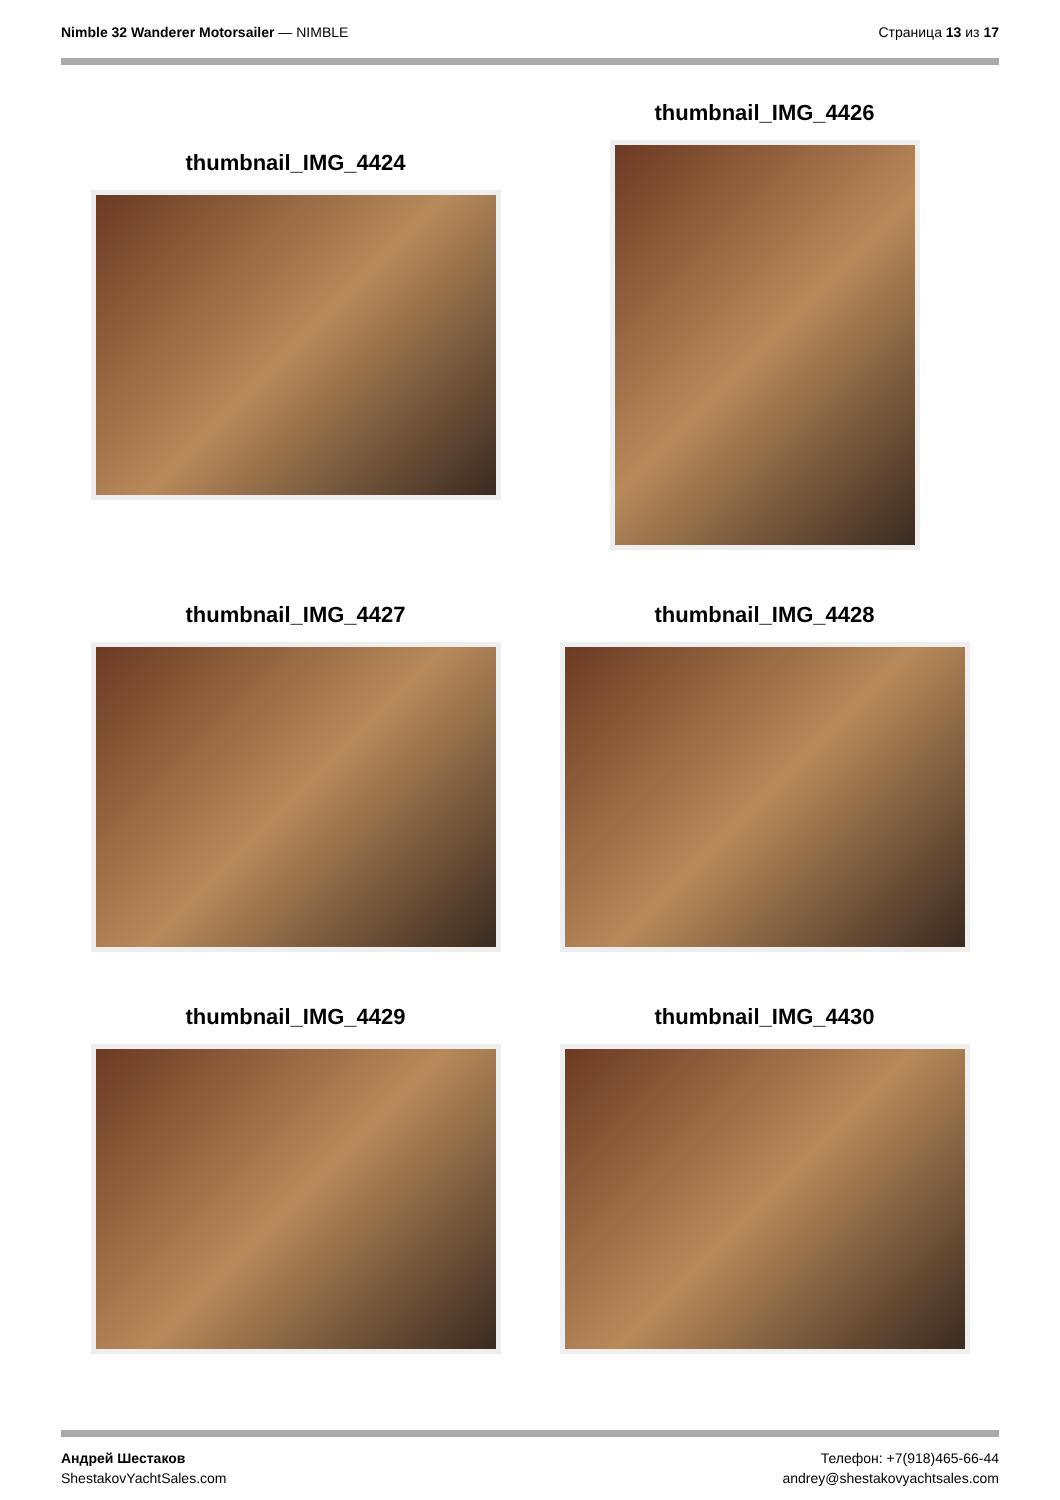Nimble 32 Wanderer Motorsailer — NIMBLE
Страница 13 из 17
thumbnail_IMG_4424
thumbnail_IMG_4426
thumbnail_IMG_4427
thumbnail_IMG_4428
thumbnail_IMG_4429
thumbnail_IMG_4430
Андрей Шестаков
ShestakovYachtSales.com
Телефон: +7(918)465-66-44
andrey@shestakovyachtsales.com